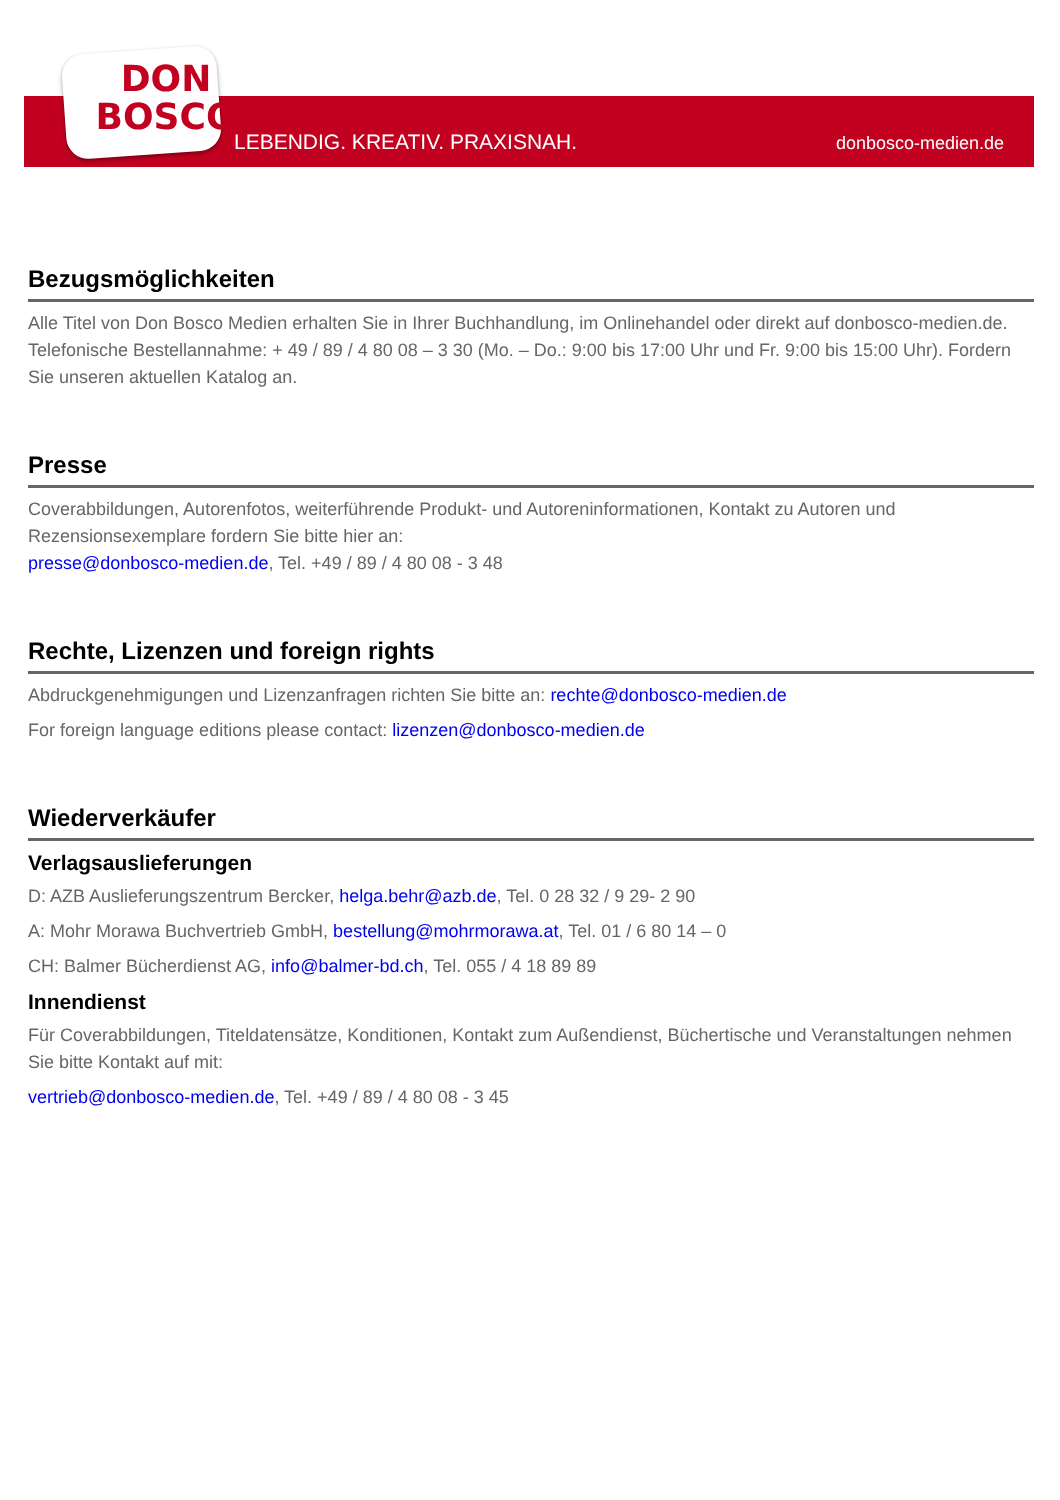DON
BOSCO
LEBENDIG. KREATIV. PRAXISNAH. donbosco-medien.de
Bezugsmöglichkeiten
Alle Titel von Don Bosco Medien erhalten Sie in Ihrer Buchhandlung, im Onlinehandel oder direkt auf donbosco-medien.de. Telefonische Bestellannahme: + 49 / 89 / 4 80 08 – 3 30 (Mo. – Do.: 9:00 bis 17:00 Uhr und Fr. 9:00 bis 15:00 Uhr). Fordern Sie unseren aktuellen Katalog an.
Presse
Coverabbildungen, Autorenfotos, weiterführende Produkt- und Autoreninformationen, Kontakt zu Autoren und Rezensionsexemplare fordern Sie bitte hier an:
presse@donbosco-medien.de, Tel. +49 / 89 / 4 80 08 - 3 48
Rechte, Lizenzen und foreign rights
Abdruckgenehmigungen und Lizenzanfragen richten Sie bitte an: rechte@donbosco-medien.de
For foreign language editions please contact: lizenzen@donbosco-medien.de
Wiederverkäufer
Verlagsauslieferungen
D: AZB Auslieferungszentrum Bercker, helga.behr@azb.de, Tel. 0 28 32 / 9 29- 2 90
A: Mohr Morawa Buchvertrieb GmbH, bestellung@mohrmorawa.at, Tel. 01 / 6 80 14 – 0
CH: Balmer Bücherdienst AG, info@balmer-bd.ch, Tel. 055 / 4 18 89 89
Innendienst
Für Coverabbildungen, Titeldatensätze, Konditionen, Kontakt zum Außendienst, Büchertische und Veranstaltungen nehmen Sie bitte Kontakt auf mit:
vertrieb@donbosco-medien.de, Tel. +49 / 89 / 4 80 08 - 3 45